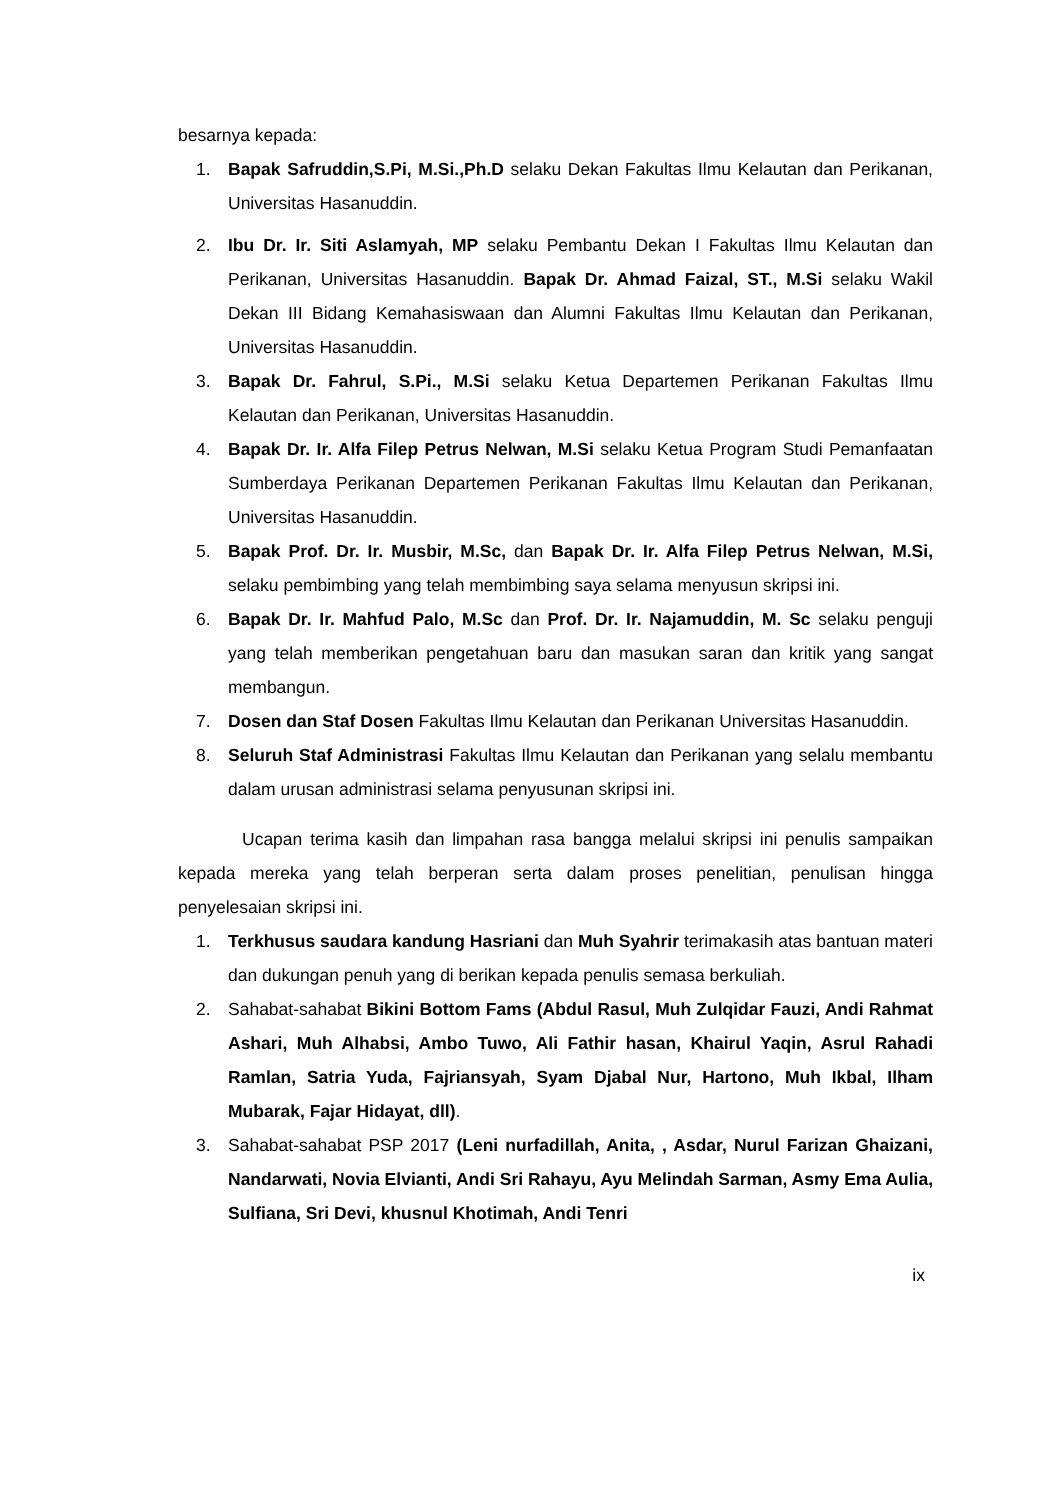besarnya kepada:
1. Bapak Safruddin,S.Pi, M.Si.,Ph.D selaku Dekan Fakultas Ilmu Kelautan dan Perikanan, Universitas Hasanuddin.
2. Ibu Dr. Ir. Siti Aslamyah, MP selaku Pembantu Dekan I Fakultas Ilmu Kelautan dan Perikanan, Universitas Hasanuddin. Bapak Dr. Ahmad Faizal, ST., M.Si selaku Wakil Dekan III Bidang Kemahasiswaan dan Alumni Fakultas Ilmu Kelautan dan Perikanan, Universitas Hasanuddin.
3. Bapak Dr. Fahrul, S.Pi., M.Si selaku Ketua Departemen Perikanan Fakultas Ilmu Kelautan dan Perikanan, Universitas Hasanuddin.
4. Bapak Dr. Ir. Alfa Filep Petrus Nelwan, M.Si selaku Ketua Program Studi Pemanfaatan Sumberdaya Perikanan Departemen Perikanan Fakultas Ilmu Kelautan dan Perikanan, Universitas Hasanuddin.
5. Bapak Prof. Dr. Ir. Musbir, M.Sc, dan Bapak Dr. Ir. Alfa Filep Petrus Nelwan, M.Si, selaku pembimbing yang telah membimbing saya selama menyusun skripsi ini.
6. Bapak Dr. Ir. Mahfud Palo, M.Sc dan Prof. Dr. Ir. Najamuddin, M. Sc selaku penguji yang telah memberikan pengetahuan baru dan masukan saran dan kritik yang sangat membangun.
7. Dosen dan Staf Dosen Fakultas Ilmu Kelautan dan Perikanan Universitas Hasanuddin.
8. Seluruh Staf Administrasi Fakultas Ilmu Kelautan dan Perikanan yang selalu membantu dalam urusan administrasi selama penyusunan skripsi ini.
Ucapan terima kasih dan limpahan rasa bangga melalui skripsi ini penulis sampaikan kepada mereka yang telah berperan serta dalam proses penelitian, penulisan hingga penyelesaian skripsi ini.
1. Terkhusus saudara kandung Hasriani dan Muh Syahrir terimakasih atas bantuan materi dan dukungan penuh yang di berikan kepada penulis semasa berkuliah.
2. Sahabat-sahabat Bikini Bottom Fams (Abdul Rasul, Muh Zulqidar Fauzi, Andi Rahmat Ashari, Muh Alhabsi, Ambo Tuwo, Ali Fathir hasan, Khairul Yaqin, Asrul Rahadi Ramlan, Satria Yuda, Fajriansyah, Syam Djabal Nur, Hartono, Muh Ikbal, Ilham Mubarak, Fajar Hidayat, dll).
3. Sahabat-sahabat PSP 2017 (Leni nurfadillah, Anita, , Asdar, Nurul Farizan Ghaizani, Nandarwati, Novia Elvianti, Andi Sri Rahayu, Ayu Melindah Sarman, Asmy Ema Aulia, Sulfiana, Sri Devi, khusnul Khotimah, Andi Tenri
ix